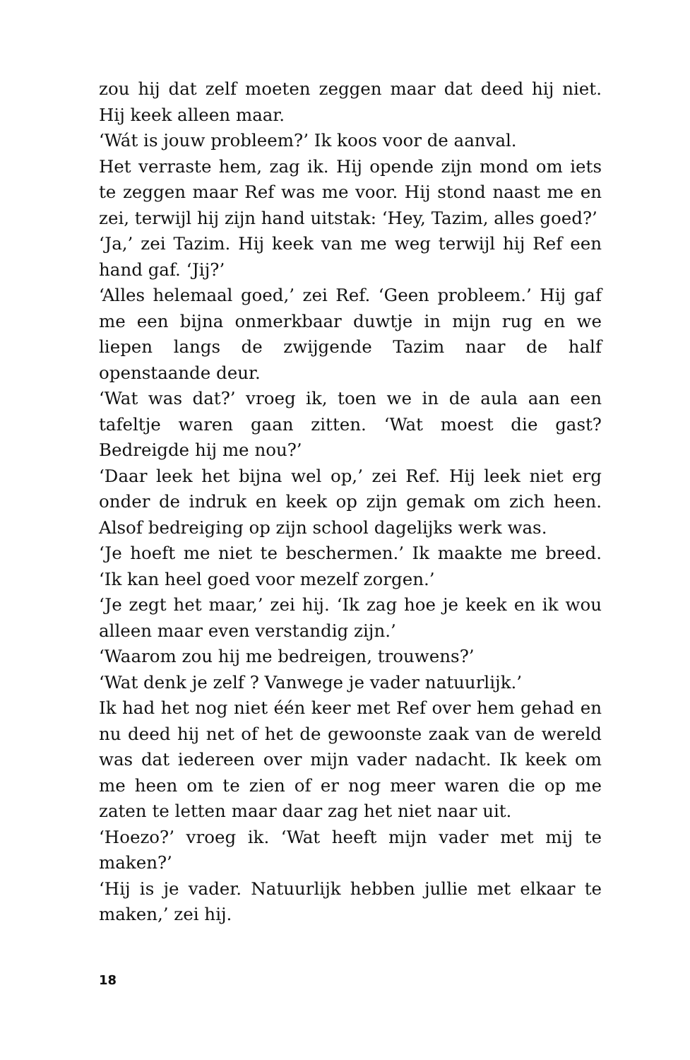zou hij dat zelf moeten zeggen maar dat deed hij niet. Hij keek alleen maar.
‘Wát is jouw probleem?’ Ik koos voor de aanval.
Het verraste hem, zag ik. Hij opende zijn mond om iets te zeggen maar Ref was me voor. Hij stond naast me en zei, terwijl hij zijn hand uitstak: ‘Hey, Tazim, alles goed?’
‘Ja,’ zei Tazim. Hij keek van me weg terwijl hij Ref een hand gaf. ‘Jij?’
‘Alles helemaal goed,’ zei Ref. ‘Geen probleem.’ Hij gaf me een bijna onmerkbaar duwtje in mijn rug en we liepen langs de zwijgende Tazim naar de half openstaande deur.
‘Wat was dat?’ vroeg ik, toen we in de aula aan een tafeltje waren gaan zitten. ‘Wat moest die gast? Bedreigde hij me nou?’
‘Daar leek het bijna wel op,’ zei Ref. Hij leek niet erg onder de indruk en keek op zijn gemak om zich heen. Alsof bedreiging op zijn school dagelijks werk was.
‘Je hoeft me niet te beschermen.’ Ik maakte me breed. ‘Ik kan heel goed voor mezelf zorgen.’
‘Je zegt het maar,’ zei hij. ‘Ik zag hoe je keek en ik wou alleen maar even verstandig zijn.’
‘Waarom zou hij me bedreigen, trouwens?’
‘Wat denk je zelf ? Vanwege je vader natuurlijk.’
Ik had het nog niet één keer met Ref over hem gehad en nu deed hij net of het de gewoonste zaak van de wereld was dat iedereen over mijn vader nadacht. Ik keek om me heen om te zien of er nog meer waren die op me zaten te letten maar daar zag het niet naar uit.
‘Hoezo?’ vroeg ik. ‘Wat heeft mijn vader met mij te maken?’
‘Hij is je vader. Natuurlijk hebben jullie met elkaar te maken,’ zei hij.
18